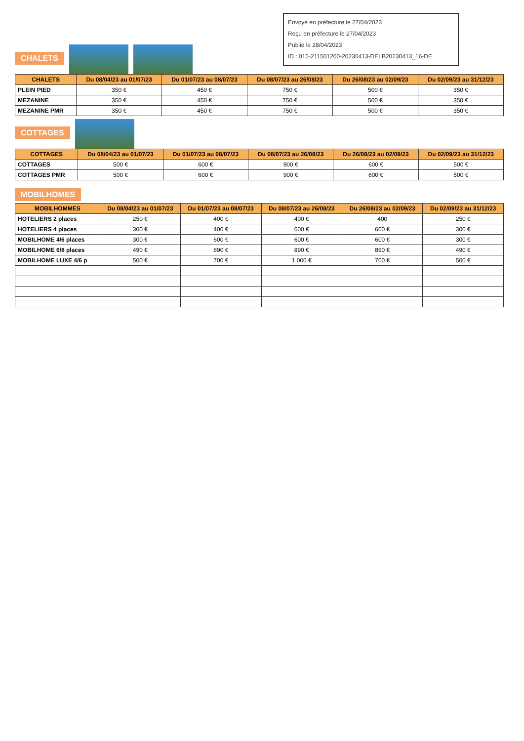Envoyé en préfecture le 27/04/2023
Reçu en préfecture le 27/04/2023
Publié le 28/04/2023
ID : 015-211501200-20230413-DELB20230413_16-DE
CHALETS
| CHALETS | Du 08/04/23 au 01/07/23 | Du 01/07/23 au 08/07/23 | Du 08/07/23 au 26/08/23 | Du 26/08/23 au 02/09/23 | Du 02/09/23 au 31/12/23 |
| --- | --- | --- | --- | --- | --- |
| PLEIN PIED | 350 € | 450 € | 750 € | 500 € | 350 € |
| MEZANINE | 350 € | 450 € | 750 € | 500 € | 350 € |
| MEZANINE PMR | 350 € | 450 € | 750 € | 500 € | 350 € |
COTTAGES
| COTTAGES | Du 08/04/23 au 01/07/23 | Du 01/07/23 au 08/07/23 | Du 08/07/23 au 26/08/23 | Du 26/08/23 au 02/09/23 | Du 02/09/23 au 31/12/23 |
| --- | --- | --- | --- | --- | --- |
| COTTAGES | 500 € | 600 € | 900 € | 600 € | 500 € |
| COTTAGES PMR | 500 € | 600 € | 900 € | 600 € | 500 € |
MOBILHOMES
| MOBILHOMMES | Du 08/04/23 au 01/07/23 | Du 01/07/23 au 08/07/23 | Du 08/07/23 au 26/08/23 | Du 26/08/23 au 02/09/23 | Du 02/09/23 au 31/12/23 |
| --- | --- | --- | --- | --- | --- |
| HOTELIERS 2 places | 250 € | 400 € | 400 € | 400 | 250 € |
| HOTELIERS 4 places | 300 € | 400 € | 600 € | 600 € | 300 € |
| MOBILHOME 4/6 places | 300 € | 600 € | 600 € | 600 € | 300 € |
| MOBILHOME 6/8 places | 490 € | 890 € | 890 € | 890 € | 490 € |
| MOBILHOME LUXE 4/6 p | 500 € | 700 € | 1 000 € | 700 € | 500 € |